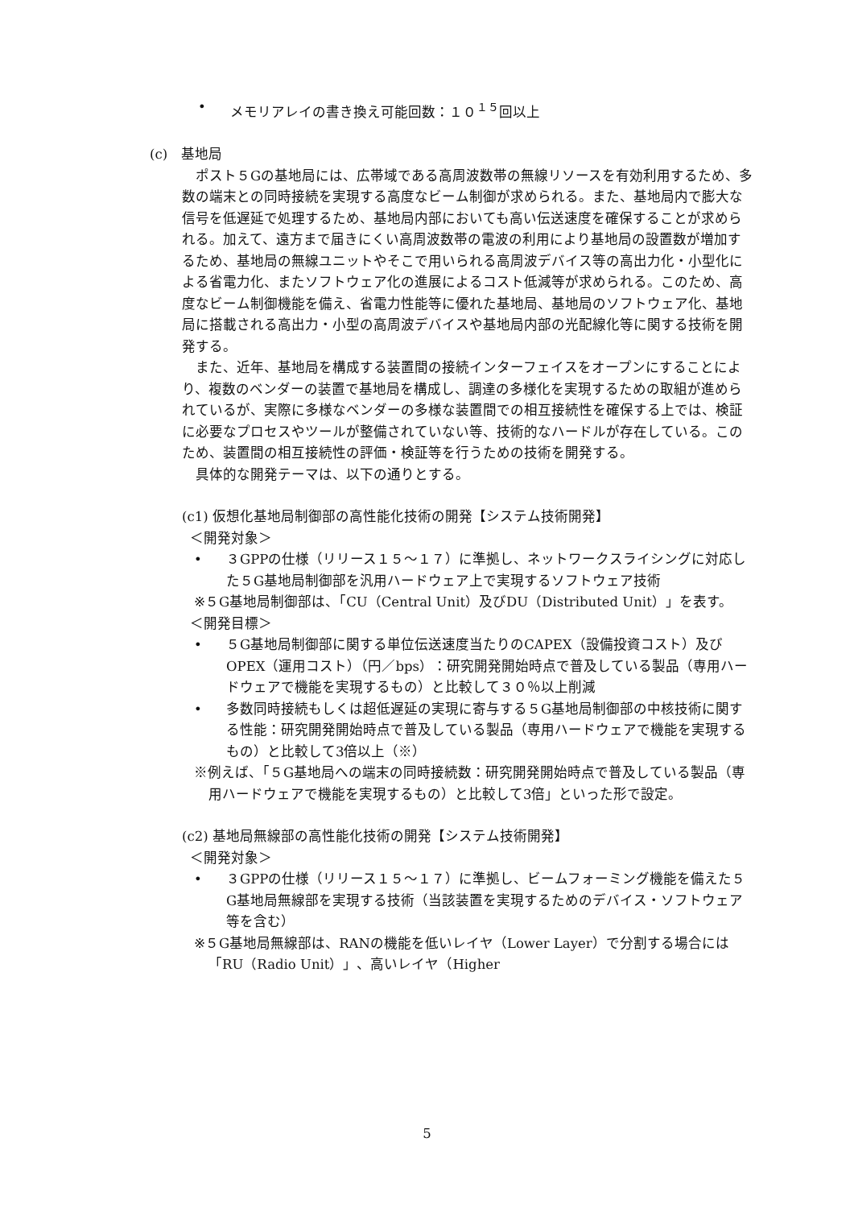• メモリアレイの書き換え可能回数：１０<sup>１５</sup>回以上
(c)　基地局
　ポスト５Gの基地局には、広帯域である高周波数帯の無線リソースを有効利用するため、多数の端末との同時接続を実現する高度なビーム制御が求められる。また、基地局内で膨大な信号を低遅延で処理するため、基地局内部においても高い伝送速度を確保することが求められる。加えて、遠方まで届きにくい高周波数帯の電波の利用により基地局の設置数が増加するため、基地局の無線ユニットやそこで用いられる高周波デバイス等の高出力化・小型化による省電力化、またソフトウェア化の進展によるコスト低減等が求められる。このため、高度なビーム制御機能を備え、省電力性能等に優れた基地局、基地局のソフトウェア化、基地局に搭載される高出力・小型の高周波デバイスや基地局内部の光配線化等に関する技術を開発する。
　また、近年、基地局を構成する装置間の接続インターフェイスをオープンにすることにより、複数のベンダーの装置で基地局を構成し、調達の多様化を実現するための取組が進められているが、実際に多様なベンダーの多様な装置間での相互接続性を確保する上では、検証に必要なプロセスやツールが整備されていない等、技術的なハードルが存在している。このため、装置間の相互接続性の評価・検証等を行うための技術を開発する。
　具体的な開発テーマは、以下の通りとする。
(c1) 仮想化基地局制御部の高性能化技術の開発【システム技術開発】
＜開発対象＞
• ３GPPの仕様（リリース１５～１７）に準拠し、ネットワークスライシングに対応した５G基地局制御部を汎用ハードウェア上で実現するソフトウェア技術
※５G基地局制御部は、「CU（Central Unit）及びDU（Distributed Unit）」を表す。
＜開発目標＞
• ５G基地局制御部に関する単位伝送速度当たりのCAPEX（設備投資コスト）及びOPEX（運用コスト）（円／bps）：研究開発開始時点で普及している製品（専用ハードウェアで機能を実現するもの）と比較して３０％以上削減
• 多数同時接続もしくは超低遅延の実現に寄与する５G基地局制御部の中核技術に関する性能：研究開発開始時点で普及している製品（専用ハードウェアで機能を実現するもの）と比較して3倍以上（※）
※例えば、「５G基地局への端末の同時接続数：研究開発開始時点で普及している製品（専用ハードウェアで機能を実現するもの）と比較して3倍」といった形で設定。
(c2) 基地局無線部の高性能化技術の開発【システム技術開発】
＜開発対象＞
• ３GPPの仕様（リリース１５～１７）に準拠し、ビームフォーミング機能を備えた５G基地局無線部を実現する技術（当該装置を実現するためのデバイス・ソフトウェア等を含む）
※５G基地局無線部は、RANの機能を低いレイヤ（Lower Layer）で分割する場合には「RU（Radio Unit）」、高いレイヤ（Higher
5